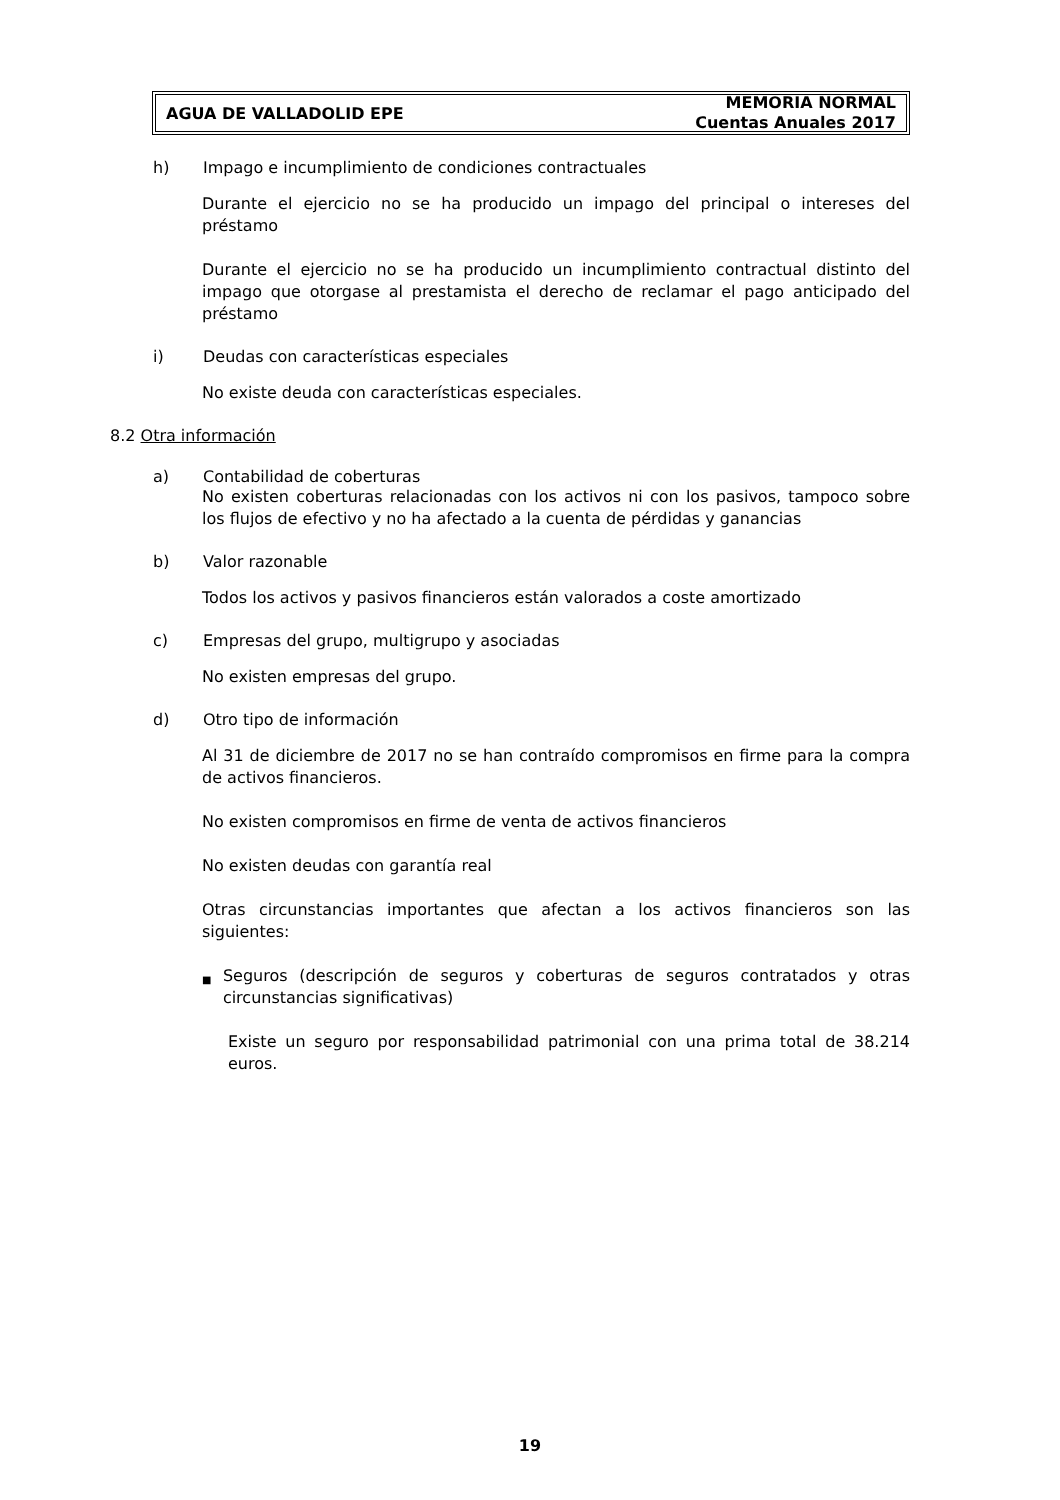AGUA DE VALLADOLID EPE MEMORIA NORMAL
Cuentas Anuales 2017
h) Impago e incumplimiento de condiciones contractuales
Durante el ejercicio no se ha producido un impago del principal o intereses del préstamo
Durante el ejercicio no se ha producido un incumplimiento contractual distinto del impago que otorgase al prestamista el derecho de reclamar el pago anticipado del préstamo
i) Deudas con características especiales
No existe deuda con características especiales.
8.2 Otra información
a) Contabilidad de coberturas
No existen coberturas relacionadas con los activos ni con los pasivos, tampoco sobre los flujos de efectivo y no ha afectado a la cuenta de pérdidas y ganancias
b) Valor razonable
Todos los activos y pasivos financieros están valorados a coste amortizado
c) Empresas del grupo, multigrupo y asociadas
No existen empresas del grupo.
d) Otro tipo de información
Al 31 de diciembre de 2017 no se han contraído compromisos en firme para la compra de activos financieros.
No existen compromisos en firme de venta de activos financieros
No existen deudas con garantía real
Otras circunstancias importantes que afectan a los activos financieros son las siguientes:
■ Seguros (descripción de seguros y coberturas de seguros contratados y otras circunstancias significativas)
Existe un seguro por responsabilidad patrimonial con una prima total de 38.214 euros.
19